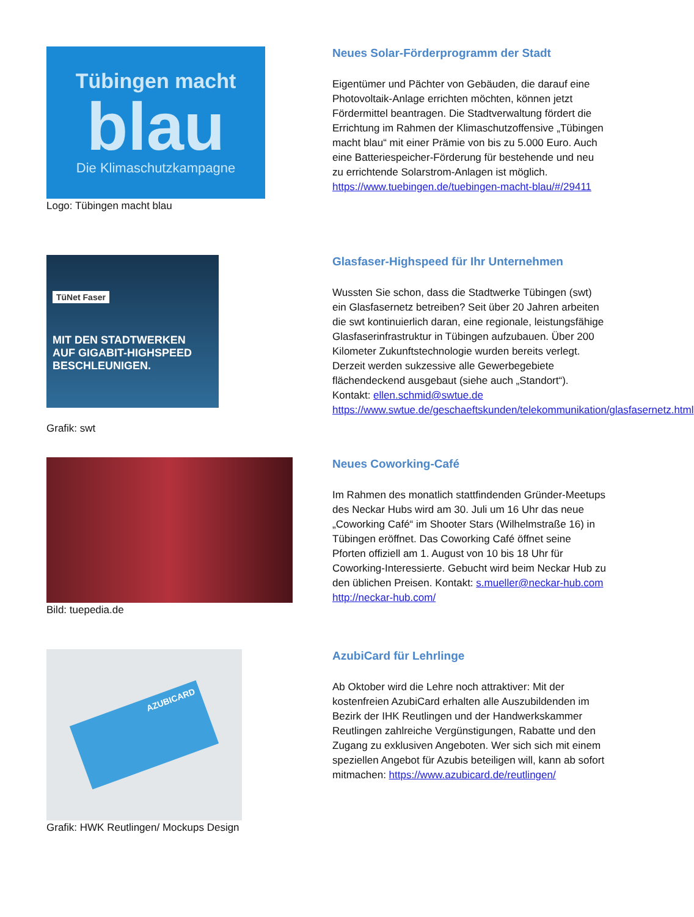Tübingen macht
blau
Die Klimaschutzkampagne
Logo: Tübingen macht blau
Neues Solar-Förderprogramm der Stadt
Eigentümer und Pächter von Gebäuden, die darauf eine Photovoltaik-Anlage errichten möchten, können jetzt Fördermittel beantragen. Die Stadtverwaltung fördert die Errichtung im Rahmen der Klimaschutzoffensive „Tübingen macht blau“ mit einer Prämie von bis zu 5.000 Euro. Auch eine Batteriespeicher-Förderung für bestehende und neu zu errichtende Solarstrom-Anlagen ist möglich. https://www.tuebingen.de/tuebingen-macht-blau/#/29411
TüNet Faser
MIT DEN STADTWERKEN
AUF GIGABIT-HIGHSPEED
BESCHLEUNIGEN.
Grafik: swt
Glasfaser-Highspeed für Ihr Unternehmen
Wussten Sie schon, dass die Stadtwerke Tübingen (swt) ein Glasfasernetz betreiben? Seit über 20 Jahren arbeiten die swt kontinuierlich daran, eine regionale, leistungsfähige Glasfaserinfrastruktur in Tübingen aufzubauen. Über 200 Kilometer Zukunftstechnologie wurden bereits verlegt. Derzeit werden sukzessive alle Gewerbegebiete flächendeckend ausgebaut (siehe auch „Standort“). Kontakt: ellen.schmid@swtue.de https://www.swtue.de/geschaeftskunden/telekommunikation/glasfasernetz.html
Bild: tuepedia.de
Neues Coworking-Café
Im Rahmen des monatlich stattfindenden Gründer-Meetups des Neckar Hubs wird am 30. Juli um 16 Uhr das neue „Coworking Café“ im Shooter Stars (Wilhelmstraße 16) in Tübingen eröffnet. Das Coworking Café öffnet seine Pforten offiziell am 1. August von 10 bis 18 Uhr für Coworking-Interessierte. Gebucht wird beim Neckar Hub zu den üblichen Preisen. Kontakt: s.mueller@neckar-hub.com http://neckar-hub.com/
AZUBICARD
Grafik: HWK Reutlingen/ Mockups Design
AzubiCard für Lehrlinge
Ab Oktober wird die Lehre noch attraktiver: Mit der kostenfreien AzubiCard erhalten alle Auszubildenden im Bezirk der IHK Reutlingen und der Handwerkskammer Reutlingen zahlreiche Vergünstigungen, Rabatte und den Zugang zu exklusiven Angeboten. Wer sich sich mit einem speziellen Angebot für Azubis beteiligen will, kann ab sofort mitmachen: https://www.azubicard.de/reutlingen/